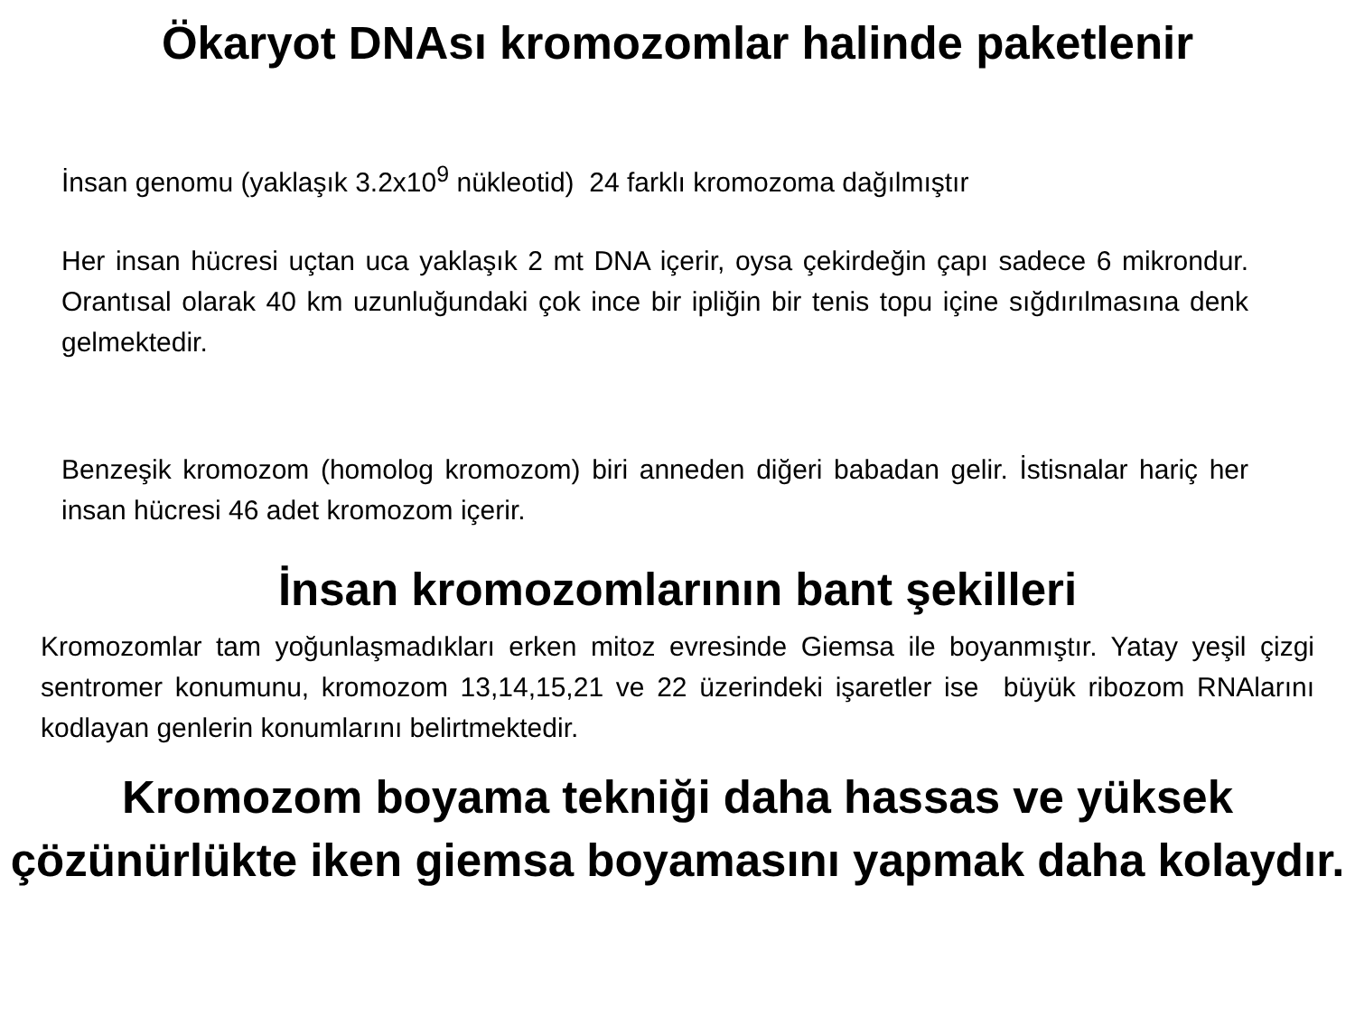Ökaryot DNAsı kromozomlar halinde paketlenir
İnsan genomu (yaklaşık 3.2x10<sup>9</sup> nükleotid) 24 farklı kromozoma dağılmıştır
Her insan hücresi uçtan uca yaklaşık 2 mt DNA içerir, oysa çekirdeğin çapı sadece 6 mikrondur. Orantısal olarak 40 km uzunluğundaki çok ince bir ipliğin bir tenis topu içine sığdırılmasına denk gelmektedir.
Benzeşik kromozom (homolog kromozom) biri anneden diğeri babadan gelir. İstisnalar hariç her insan hücresi 46 adet kromozom içerir.
İnsan kromozomlarının bant şekilleri
Kromozomlar tam yoğunlaşmadıkları erken mitoz evresinde Giemsa ile boyanmıştır. Yatay yeşil çizgi sentromer konumunu, kromozom 13,14,15,21 ve 22 üzerindeki işaretler ise büyük ribozom RNAlarını kodlayan genlerin konumlarını belirtmektedir.
Kromozom boyama tekniği daha hassas ve yüksek çözünürlükte iken giemsa boyamasını yapmak daha kolaydır.